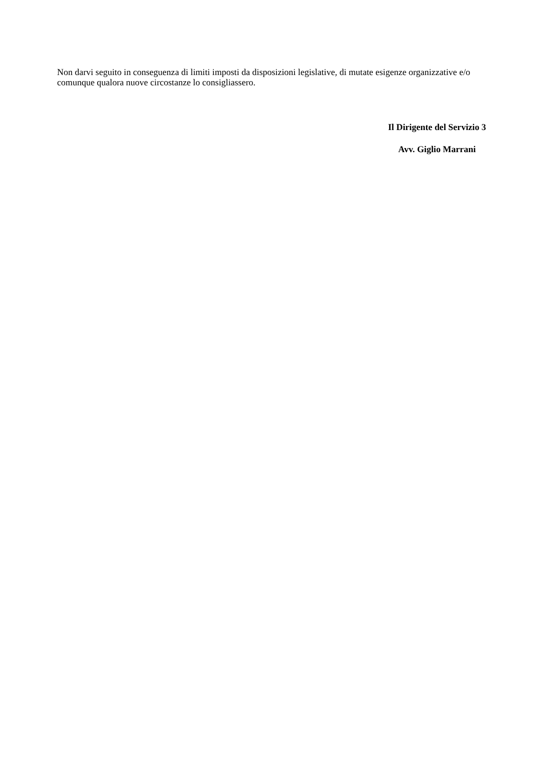Non darvi seguito in conseguenza di limiti imposti da disposizioni legislative, di mutate esigenze organizzative e/o comunque qualora nuove circostanze lo consigliassero.
Il Dirigente del Servizio 3
Avv. Giglio Marrani